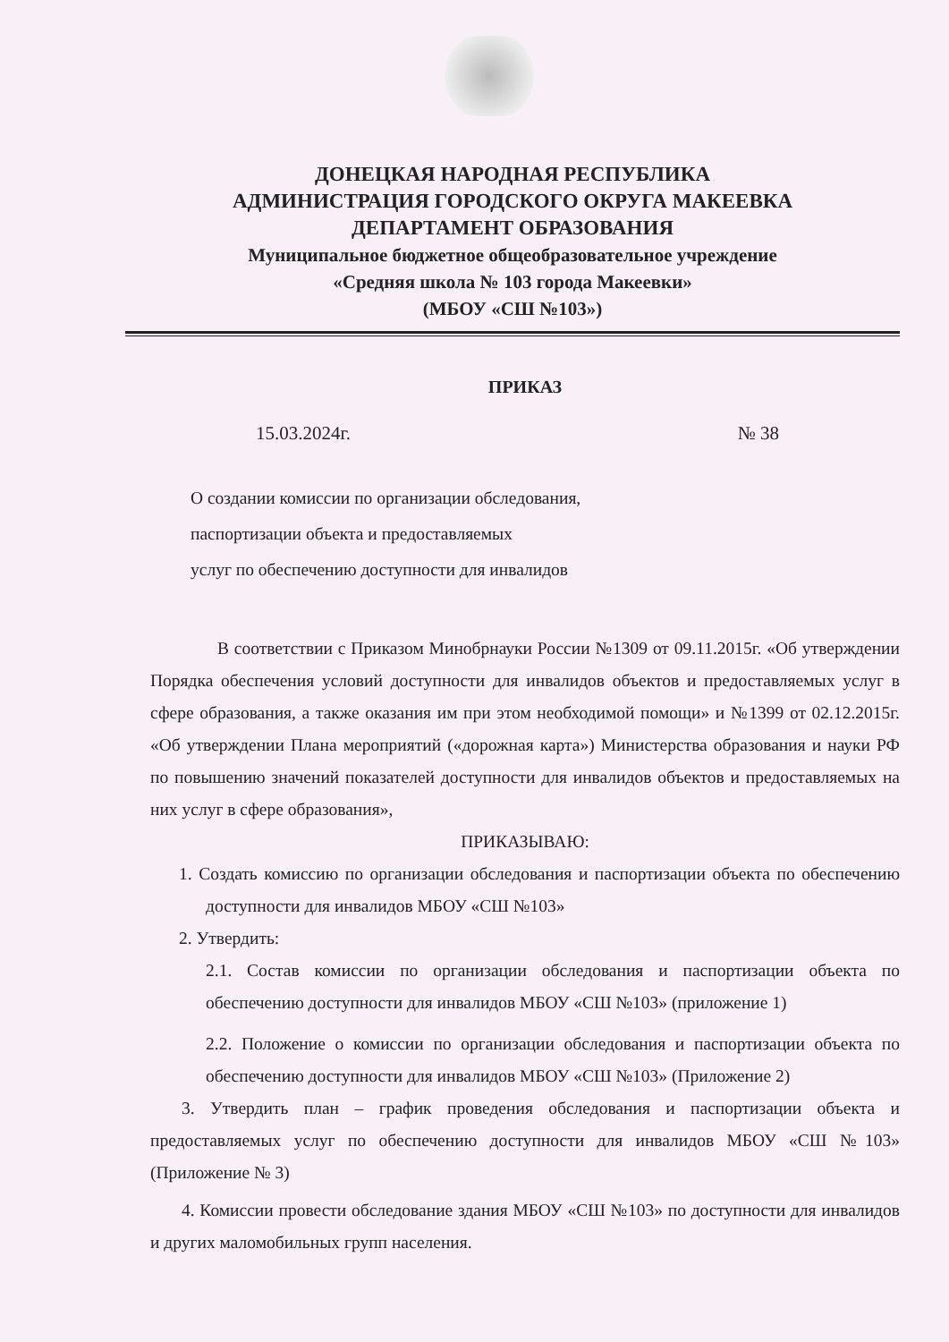ДОНЕЦКАЯ НАРОДНАЯ РЕСПУБЛИКА
АДМИНИСТРАЦИЯ ГОРОДСКОГО ОКРУГА МАКЕЕВКА
ДЕПАРТАМЕНТ ОБРАЗОВАНИЯ
Муниципальное бюджетное общеобразовательное учреждение
«Средняя школа № 103 города Макеевки»
(МБОУ «СШ №103»)
ПРИКАЗ
15.03.2024г. № 38
О создании комиссии по организации обследования,
паспортизации объекта и предоставляемых
услуг по обеспечению доступности для инвалидов
В соответствии с Приказом Минобрнауки России №1309 от 09.11.2015г. «Об утверждении Порядка обеспечения условий доступности для инвалидов объектов и предоставляемых услуг в сфере образования, а также оказания им при этом необходимой помощи» и №1399 от 02.12.2015г. «Об утверждении Плана мероприятий («дорожная карта») Министерства образования и науки РФ по повышению значений показателей доступности для инвалидов объектов и предоставляемых на них услуг в сфере образования»,
ПРИКАЗЫВАЮ:
1. Создать комиссию по организации обследования и паспортизации объекта по обеспечению доступности для инвалидов МБОУ «СШ №103»
2. Утвердить:
2.1. Состав комиссии по организации обследования и паспортизации объекта по обеспечению доступности для инвалидов МБОУ «СШ №103» (приложение 1)
2.2. Положение о комиссии по организации обследования и паспортизации объекта по обеспечению доступности для инвалидов МБОУ «СШ №103» (Приложение 2)
3. Утвердить план – график проведения обследования и паспортизации объекта и предоставляемых услуг по обеспечению доступности для инвалидов МБОУ «СШ №103» (Приложение № 3)
4. Комиссии провести обследование здания МБОУ «СШ №103» по доступности для инвалидов и других маломобильных групп населения.